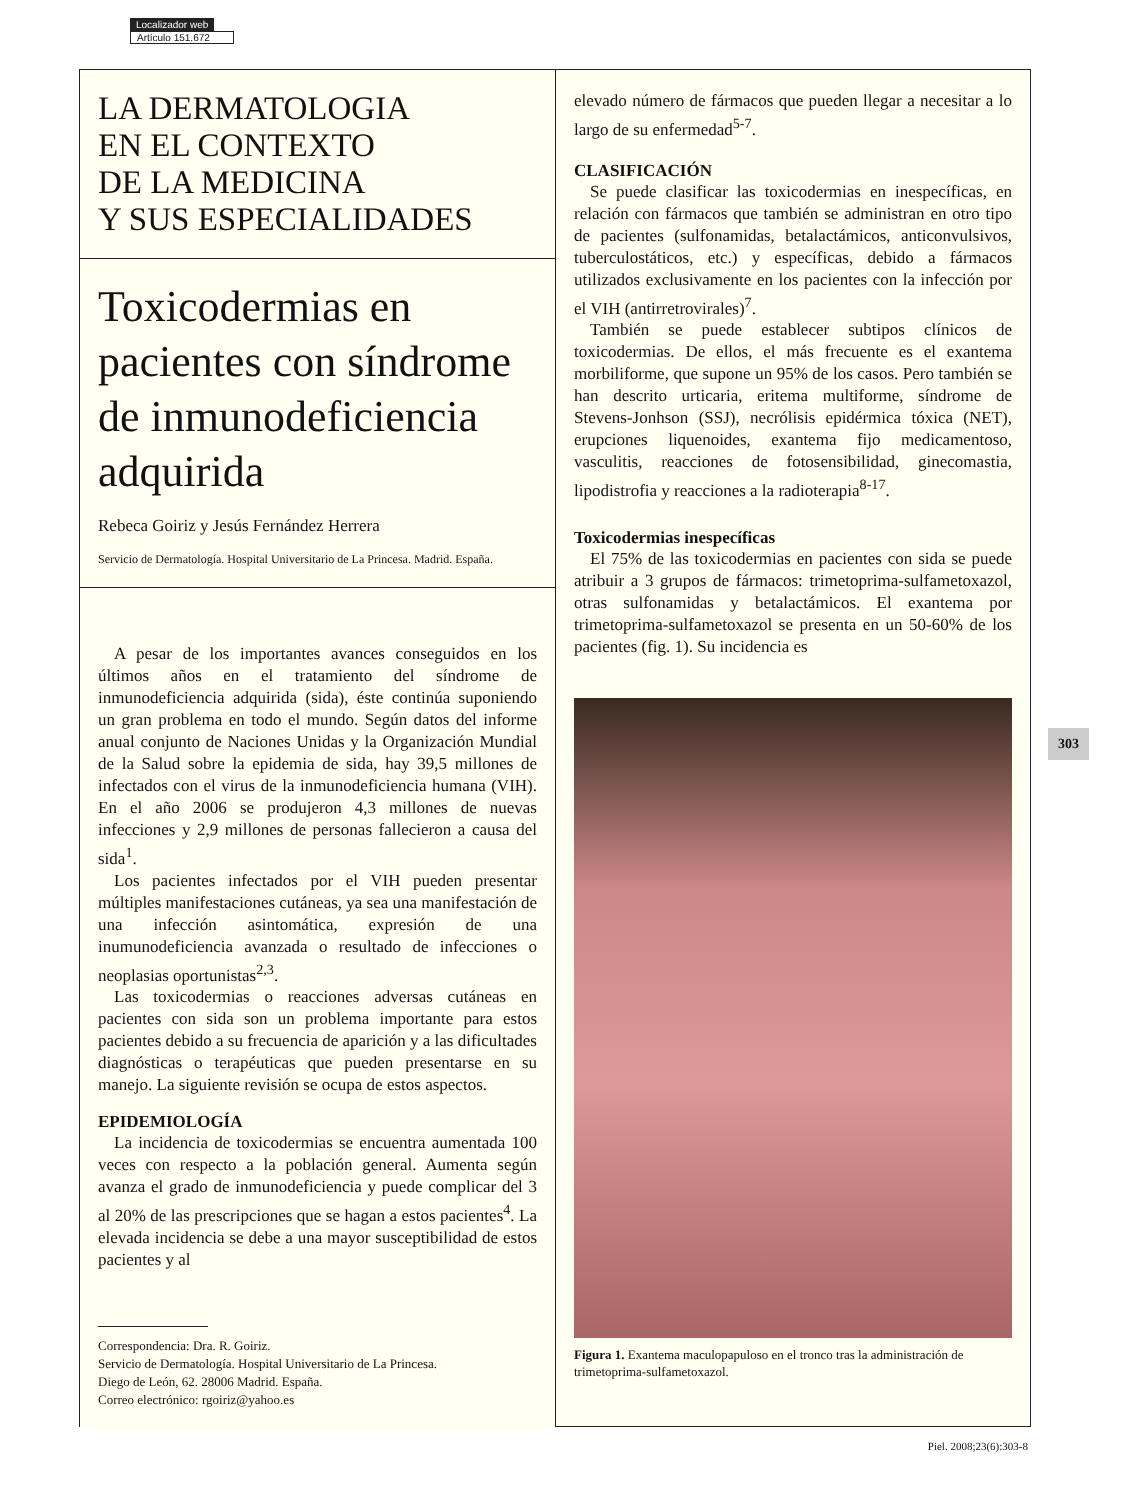Localizador web
Artículo 151.672
LA DERMATOLOGIA
EN EL CONTEXTO
DE LA MEDICINA
Y SUS ESPECIALIDADES
Toxicodermias en pacientes con síndrome de inmunodeficiencia adquirida
Rebeca Goiriz y Jesús Fernández Herrera
Servicio de Dermatología. Hospital Universitario de La Princesa. Madrid. España.
A pesar de los importantes avances conseguidos en los últimos años en el tratamiento del síndrome de inmunodeficiencia adquirida (sida), éste continúa suponiendo un gran problema en todo el mundo. Según datos del informe anual conjunto de Naciones Unidas y la Organización Mundial de la Salud sobre la epidemia de sida, hay 39,5 millones de infectados con el virus de la inmunodeficiencia humana (VIH). En el año 2006 se produjeron 4,3 millones de nuevas infecciones y 2,9 millones de personas fallecieron a causa del sida<sup>1</sup>.
Los pacientes infectados por el VIH pueden presentar múltiples manifestaciones cutáneas, ya sea una manifestación de una infección asintomática, expresión de una inumunodeficiencia avanzada o resultado de infecciones o neoplasias oportunistas<sup>2,3</sup>.
Las toxicodermias o reacciones adversas cutáneas en pacientes con sida son un problema importante para estos pacientes debido a su frecuencia de aparición y a las dificultades diagnósticas o terapéuticas que pueden presentarse en su manejo. La siguiente revisión se ocupa de estos aspectos.
EPIDEMIOLOGÍA
La incidencia de toxicodermias se encuentra aumentada 100 veces con respecto a la población general. Aumenta según avanza el grado de inmunodeficiencia y puede complicar del 3 al 20% de las prescripciones que se hagan a estos pacientes<sup>4</sup>. La elevada incidencia se debe a una mayor susceptibilidad de estos pacientes y al
Correspondencia: Dra. R. Goiriz.
Servicio de Dermatología. Hospital Universitario de La Princesa.
Diego de León, 62. 28006 Madrid. España.
Correo electrónico: rgoiriz@yahoo.es
elevado número de fármacos que pueden llegar a necesitar a lo largo de su enfermedad<sup>5-7</sup>.
CLASIFICACIÓN
Se puede clasificar las toxicodermias en inespecíficas, en relación con fármacos que también se administran en otro tipo de pacientes (sulfonamidas, betalactámicos, anticonvulsivos, tuberculostáticos, etc.) y específicas, debido a fármacos utilizados exclusivamente en los pacientes con la infección por el VIH (antirretrovirales)<sup>7</sup>.
También se puede establecer subtipos clínicos de toxicodermias. De ellos, el más frecuente es el exantema morbiliforme, que supone un 95% de los casos. Pero también se han descrito urticaria, eritema multiforme, síndrome de Stevens-Jonhson (SSJ), necrólisis epidérmica tóxica (NET), erupciones liquenoides, exantema fijo medicamentoso, vasculitis, reacciones de fotosensibilidad, ginecomastia, lipodistrofia y reacciones a la radioterapia<sup>8-17</sup>.
Toxicodermias inespecíficas
El 75% de las toxicodermias en pacientes con sida se puede atribuir a 3 grupos de fármacos: trimetoprima-sulfametoxazol, otras sulfonamidas y betalactámicos. El exantema por trimetoprima-sulfametoxazol se presenta en un 50-60% de los pacientes (fig. 1). Su incidencia es
Figura 1. Exantema maculopapuloso en el tronco tras la administración de trimetoprima-sulfametoxazol.
303
Piel. 2008;23(6):303-8